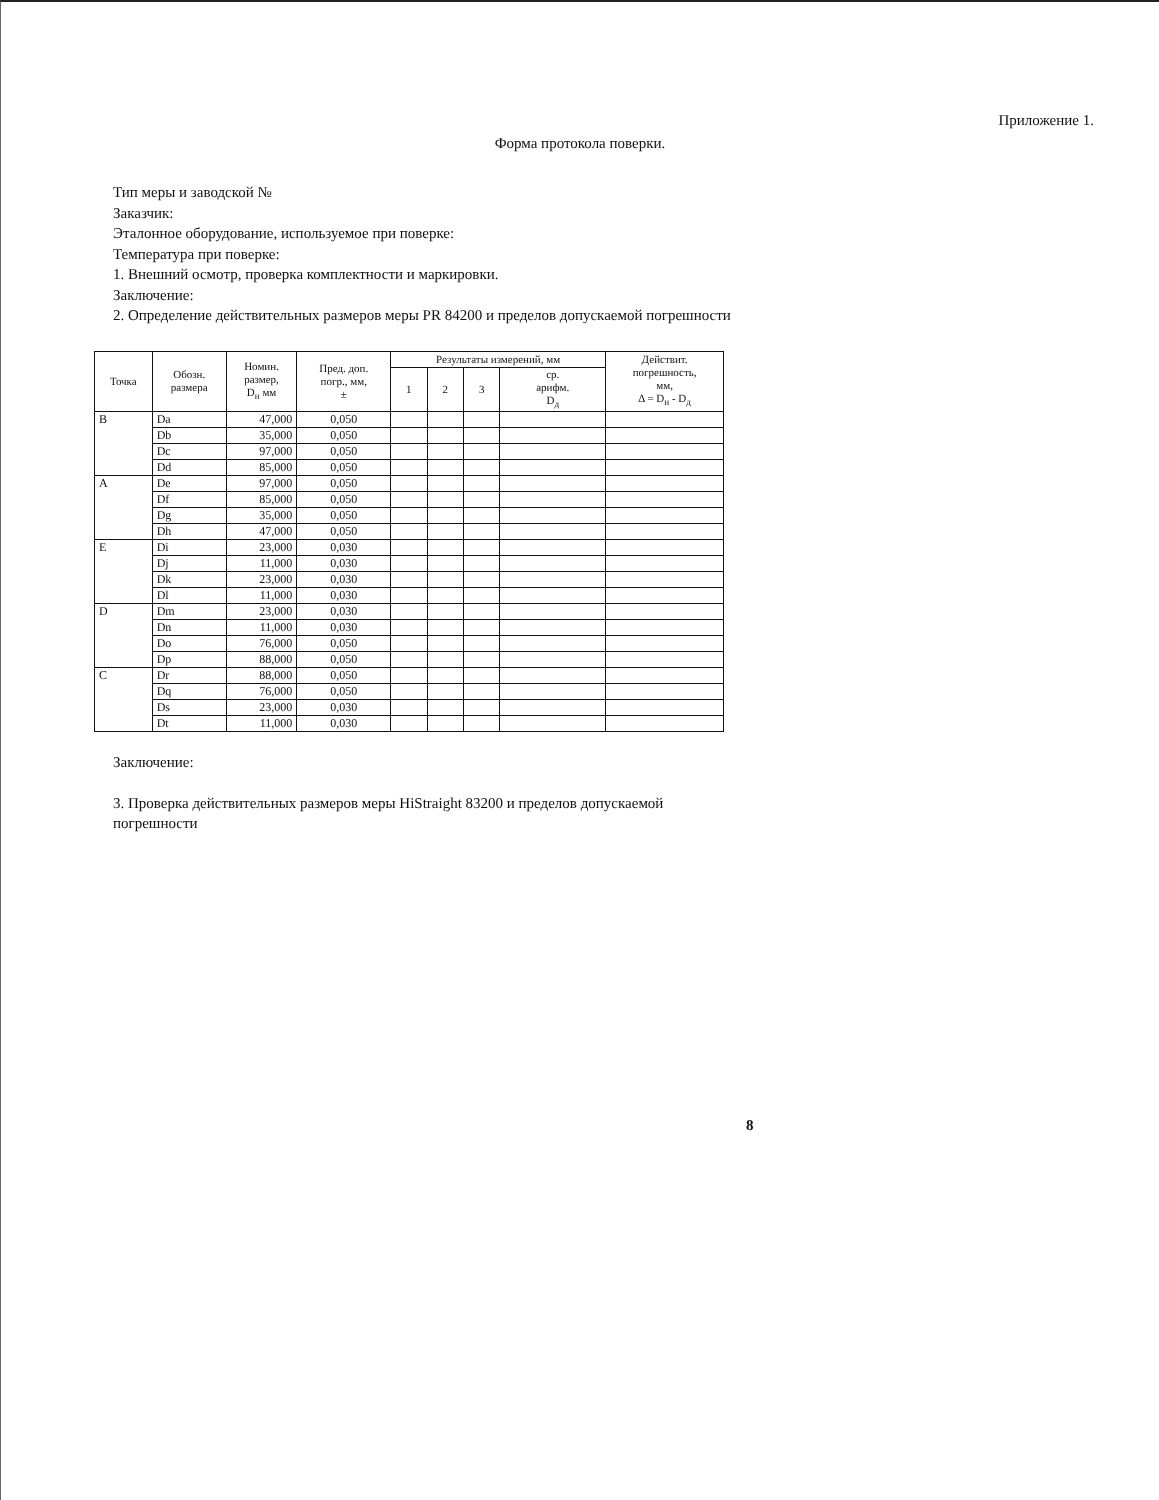Приложение 1.
Форма протокола поверки.
Тип меры и заводской №
Заказчик:
Эталонное оборудование, используемое при поверке:
Температура при поверке:
1. Внешний осмотр, проверка комплектности и маркировки.
Заключение:
2. Определение действительных размеров меры PR 84200 и пределов допускаемой погрешности
| Точка | Обозн. размера | Номин. размер, D<sub>н</sub> мм | Пред. доп. погр., мм, ± | Результаты измерений, мм | | | | Действит. погрешность, мм, Δ = D<sub>н</sub> - D<sub>д</sub> |
| --- | --- | --- | --- | --- | --- | --- | --- | --- |
| | | | | 1 | 2 | 3 | ср. арифм. D<sub>д</sub> | |
| B | Da | 47,000 | 0,050 | | | | | |
| | Db | 35,000 | 0,050 | | | | | |
| | Dc | 97,000 | 0,050 | | | | | |
| | Dd | 85,000 | 0,050 | | | | | |
| A | De | 97,000 | 0,050 | | | | | |
| | Df | 85,000 | 0,050 | | | | | |
| | Dg | 35,000 | 0,050 | | | | | |
| | Dh | 47,000 | 0,050 | | | | | |
| E | Di | 23,000 | 0,030 | | | | | |
| | Dj | 11,000 | 0,030 | | | | | |
| | Dk | 23,000 | 0,030 | | | | | |
| | Dl | 11,000 | 0,030 | | | | | |
| D | Dm | 23,000 | 0,030 | | | | | |
| | Dn | 11,000 | 0,030 | | | | | |
| | Do | 76,000 | 0,050 | | | | | |
| | Dp | 88,000 | 0,050 | | | | | |
| C | Dr | 88,000 | 0,050 | | | | | |
| | Dq | 76,000 | 0,050 | | | | | |
| | Ds | 23,000 | 0,030 | | | | | |
| | Dt | 11,000 | 0,030 | | | | | |
Заключение:
3. Проверка действительных размеров меры HiStraight 83200 и пределов допускаемой погрешности
8